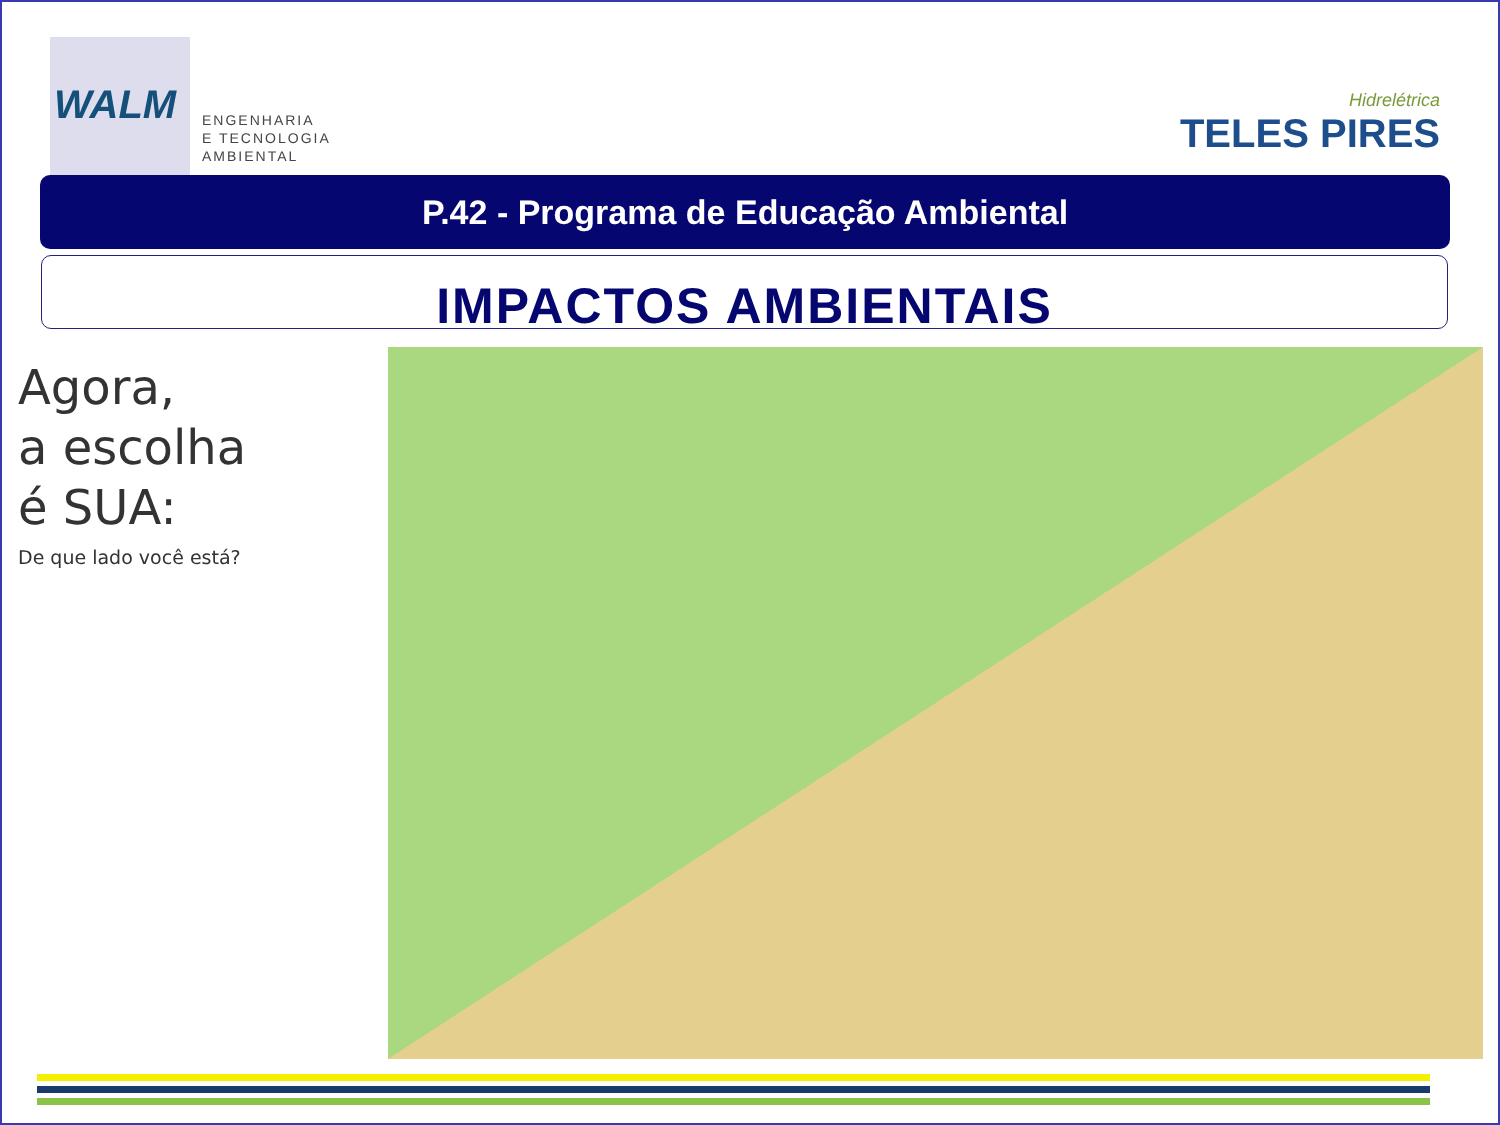WALM
ENGENHARIA
E TECNOLOGIA
AMBIENTAL
Hidrelétrica
TELES PIRES
P.42 - Programa de Educação Ambiental
IMPACTOS AMBIENTAIS
Agora,
a escolha
é SUA:
De que lado você está?